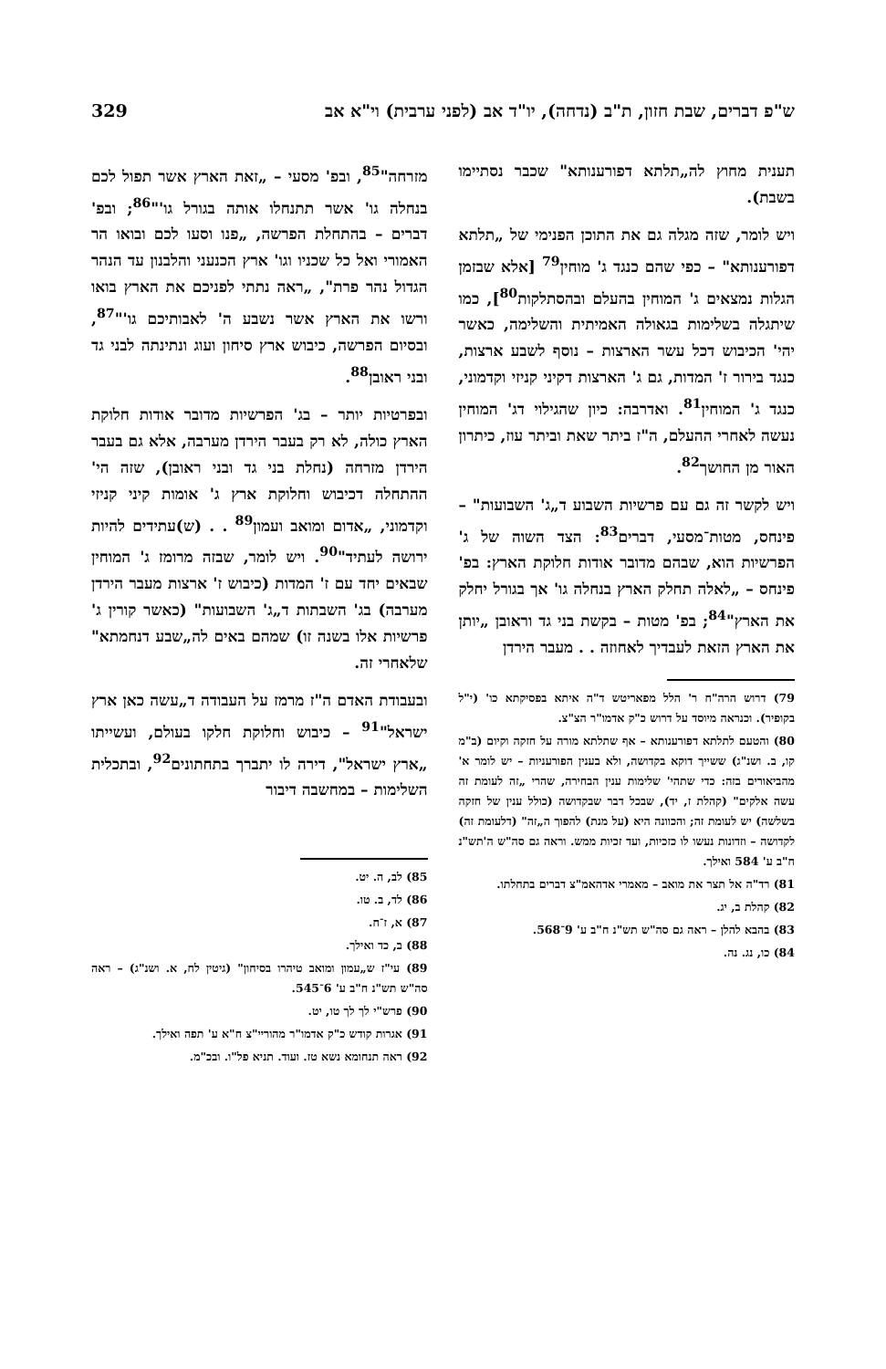ש"פ דברים, שבת חזון, ת"ב (נדחה), יו"ד אב (לפני ערבית) וי"א אב 329
תענית מחוץ לה„תלתא דפורענותא" שכבר נסתיימו בשבת).
ויש לומר, שזה מגלה גם את התוכן הפנימי של „תלתא דפורענותא" – כפי שהם כנגד ג' מוחין<sup>79</sup> [אלא שבזמן הגלות נמצאים ג' המוחין בהעלם ובהסתלקות<sup>80</sup>], כמו שיתגלה בשלימות בגאולה האמיתית והשלימה, כאשר יהי' הכיבוש דכל עשר הארצות – נוסף לשבע ארצות, כנגד בירור ז' המדות, גם ג' הארצות דקיני קניזי וקדמוני, כנגד ג' המוחין<sup>81</sup>. ואדרבה: כיון שהגילוי דג' המוחין נעשה לאחרי ההעלם, ה"ז ביתר שאת וביתר עוז, כיתרון האור מן החושך<sup>82</sup>.
ויש לקשר זה גם עם פרשיות השבוע ד„ג' השבועות" – פינחס, מטות־מסעי, דברים<sup>83</sup>: הצד השוה של ג' הפרשיות הוא, שבהם מדובר אודות חלוקת הארץ: בפ' פינחס – „לאלה תחלק הארץ בנחלה גו' אך בגורל יחלק את הארץ"<sup>84</sup>; בפ' מטות – בקשת בני גד וראובן „יותן את הארץ הזאת לעבדיך לאחוזה . . מעבר הירדן
79) דרוש הרה"ח ר' הלל מפאריטש ד"ה איתא בפסיקתא כו' (י"ל בקופיר). וכנראה מיוסד על דרוש כ"ק אדמו"ר הצ"צ.
80) והטעם לתלתא דפורענותא – אף שתלתא מורה על חזקה וקיום (ב"מ קו, ב. ושנ"ג) ששייך דוקא בקדושה, ולא בענין הפורעניות – יש לומר א' מהביאורים בזה: כדי שתהי' שלימות ענין הבחירה, שהרי „זה לעומת זה עשה אלקים" (קהלת ז, יד), שבכל דבר שבקדושה (כולל ענין של חזקה בשלשה) יש לעומת זה; והכוונה היא (על מנת) להפוך ה„זה" (דלעומת זה) לקדושה – וזדונות נעשו לו כזכיות, ועד זכיות ממש. וראה גם סה"ש ה'תש"נ ח"ב ע' 584 ואילך.
81) רד"ה אל תצר את מואב – מאמרי אדהאמ"צ דברים בתחלתו.
82) קהלת ב, יג.
83) בהבא להלן – ראה גם סה"ש תש"נ ח"ב ע' 9־568.
84) כו, נג. נה.
מזרחה"<sup>85</sup>, ובפ' מסעי – „זאת הארץ אשר תפול לכם בנחלה גו' אשר תתנחלו אותה בגורל גו'"<sup>86</sup>; ובפ' דברים – בהתחלת הפרשה, „פנו וסעו לכם ובואו הר האמורי ואל כל שכניו וגו' ארץ הכנעני והלבנון עד הנהר הגדול נהר פרת", „ראה נתתי לפניכם את הארץ בואו ורשו את הארץ אשר נשבע ה' לאבותיכם גו'"<sup>87</sup>, ובסיום הפרשה, כיבוש ארץ סיחון ועוג ונתינתה לבני גד ובני ראובן<sup>88</sup>.
ובפרטיות יותר – בג' הפרשיות מדובר אודות חלוקת הארץ כולה, לא רק בעבר הירדן מערבה, אלא גם בעבר הירדן מזרחה (נחלת בני גד ובני ראובן), שזה הי' ההתחלה דכיבוש וחלוקת ארץ ג' אומות קיני קניזי וקדמוני, „אדום ומואב ועמון<sup>89</sup> . . (ש)עתידים להיות ירושה לעתיד"<sup>90</sup>. ויש לומר, שבזה מרומז ג' המוחין שבאים יחד עם ז' המדות (כיבוש ז' ארצות מעבר הירדן מערבה) בג' השבתות ד„ג' השבועות" (כאשר קורין ג' פרשיות אלו בשנה זו) שמהם באים לה„שבע דנחמתא" שלאחרי זה.
ובעבודת האדם ה"ז מרמז על העבודה ד„עשה כאן ארץ ישראל"<sup>91</sup> – כיבוש וחלוקת חלקו בעולם, ועשייתו „ארץ ישראל", דירה לו יתברך בתחתונים<sup>92</sup>, ובתכלית השלימות – במחשבה דיבור
85) לב, ה. יט.
86) לד, ב. טו.
87) א, ז־ח.
88) ב, כד ואילך.
89) עי"ז ש„עמון ומואב טיהרו בסיחון" (גיטין לח, א. ושנ"ג) – ראה סה"ש תש"נ ח"ב ע' 6־545.
90) פרש"י לך לך טו, יט.
91) אגרות קודש כ"ק אדמו"ר מהוריי"צ ח"א ע' תפה ואילך.
92) ראה תנחומא נשא טז. ועוד. תניא פל"ו. ובכ"מ.